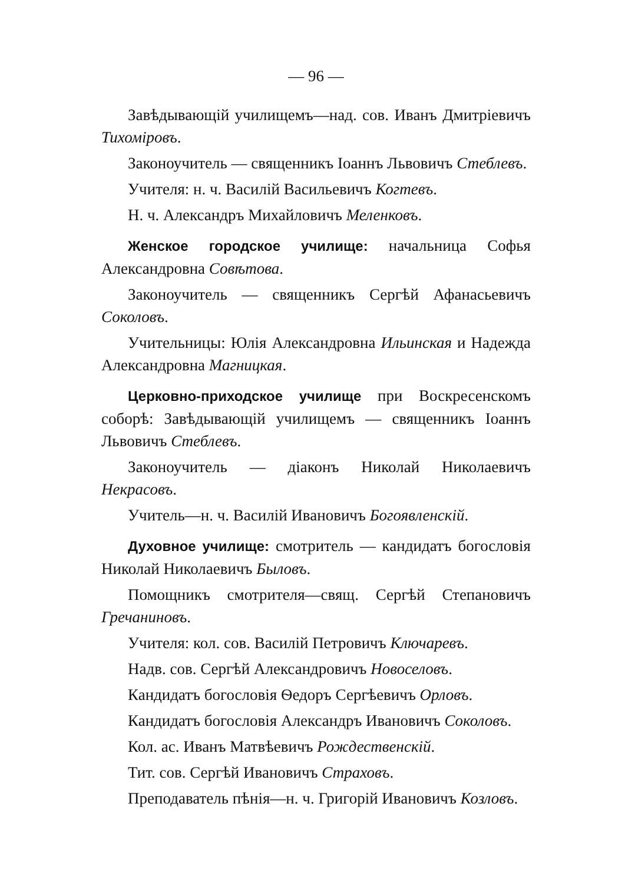— 96 —
Завѣдывающій училищемъ—над. сов. Иванъ Дмитріевичъ Тихоміровъ.
Законоучитель — священникъ Іоаннъ Львовичъ Стеблевъ.
Учителя: н. ч. Василій Васильевичъ Когтевъ.
Н. ч. Александръ Михайловичъ Меленковъ.
Женское городское училище: начальница Софья Александровна Совѣтова.
Законоучитель — священникъ Сергѣй Афанасьевичъ Соколовъ.
Учительницы: Юлія Александровна Ильинская и Надежда Александровна Магницкая.
Церковно-приходское училище при Воскресенскомъ соборѣ: Завѣдывающій училищемъ — священникъ Іоаннъ Львовичъ Стеблевъ.
Законоучитель — діаконъ Николай Николаевичъ Некрасовъ.
Учитель—н. ч. Василій Ивановичъ Богоявленскій.
Духовное училище: смотритель — кандидатъ богословія Николай Николаевичъ Быловъ.
Помощникъ смотрителя—свящ. Сергѣй Степановичъ Гречаниновъ.
Учителя: кол. сов. Василій Петровичъ Ключаревъ.
Надв. сов. Сергѣй Александровичъ Новоселовъ.
Кандидатъ богословія Ѳедоръ Сергѣевичъ Орловъ.
Кандидатъ богословія Александръ Ивановичъ Соколовъ.
Кол. ас. Иванъ Матвѣевичъ Рождественскій.
Тит. сов. Сергѣй Ивановичъ Страховъ.
Преподаватель пѣнія—н. ч. Григорій Ивановичъ Козловъ.